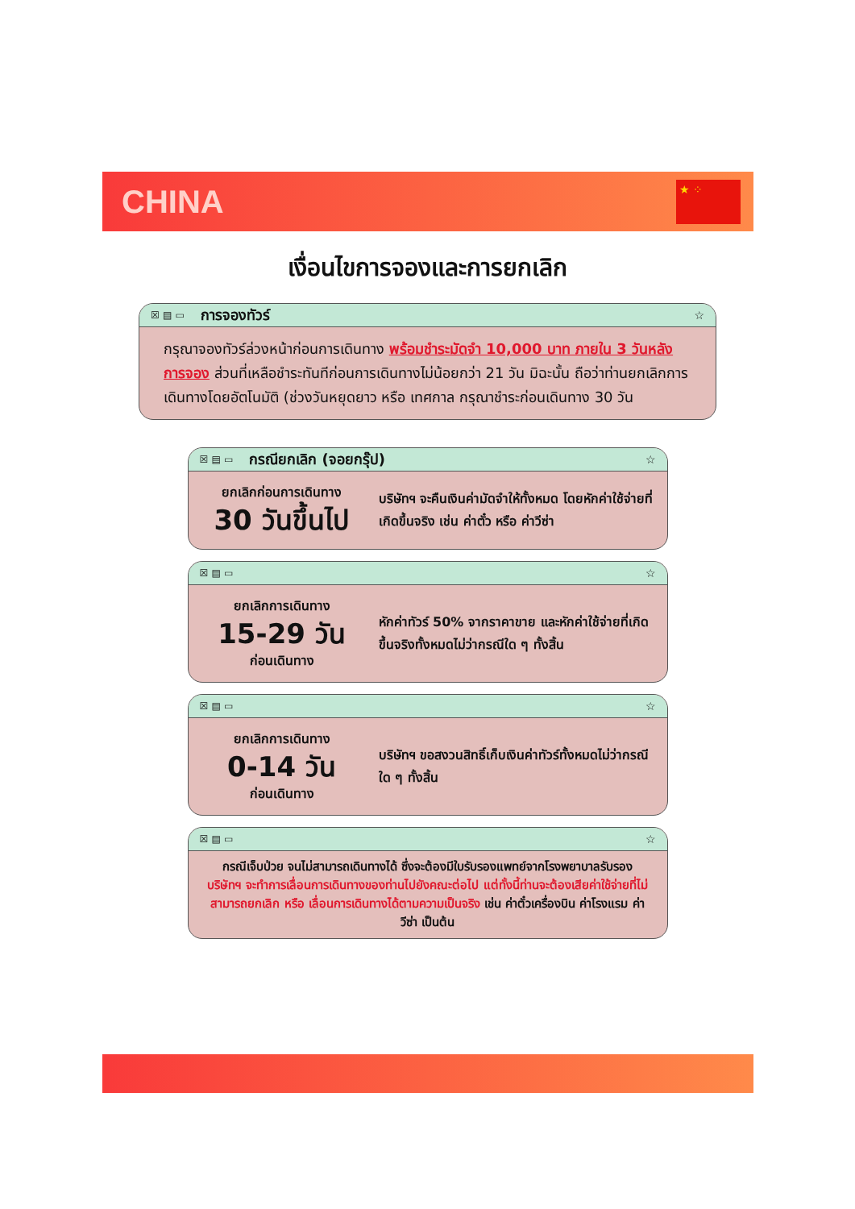CHINA
★ ⁘
เงื่อนไขการจองและการยกเลิก
☒ ▤ ▭ การจองทัวร์ ☆
กรุณาจองทัวร์ล่วงหน้าก่อนการเดินทาง พร้อมชำระมัดจำ 10,000 บาท ภายใน 3 วันหลังการจอง ส่วนที่เหลือชำระทันทีก่อนการเดินทางไม่น้อยกว่า 21 วัน มิฉะนั้น ถือว่าท่านยกเลิกการเดินทางโดยอัตโนมัติ (ช่วงวันหยุดยาว หรือ เทศกาล กรุณาชำระก่อนเดินทาง 30 วัน
☒ ▤ ▭ กรณียกเลิก (จอยกรุ๊ป) ☆
ยกเลิกก่อนการเดินทาง
30 วันขึ้นไป
บริษัทฯ จะคืนเงินค่ามัดจำให้ทั้งหมด โดยหักค่าใช้จ่ายที่เกิดขึ้นจริง เช่น ค่าตั๋ว หรือ ค่าวีซ่า
☒ ▤ ▭ ☆
ยกเลิกการเดินทาง
15-29 วัน
ก่อนเดินทาง
หักค่าทัวร์ 50% จากราคาขาย และหักค่าใช้จ่ายที่เกิดขึ้นจริงทั้งหมดไม่ว่ากรณีใด ๆ ทั้งสิ้น
☒ ▤ ▭ ☆
ยกเลิกการเดินทาง
0-14 วัน
ก่อนเดินทาง
บริษัทฯ ขอสงวนสิทธิ์เก็บเงินค่าทัวร์ทั้งหมดไม่ว่ากรณีใด ๆ ทั้งสิ้น
☒ ▤ ▭ ☆
กรณีเจ็บป่วย จนไม่สามารถเดินทางได้ ซึ่งจะต้องมีใบรับรองแพทย์จากโรงพยาบาลรับรอง บริษัทฯ จะทำการเลื่อนการเดินทางของท่านไปยังคณะต่อไป แต่ทั้งนี้ท่านจะต้องเสียค่าใช้จ่ายที่ไม่สามารถยกเลิก หรือ เลื่อนการเดินทางได้ตามความเป็นจริง เช่น ค่าตั๋วเครื่องบิน ค่าโรงแรม ค่าวีซ่า เป็นต้น